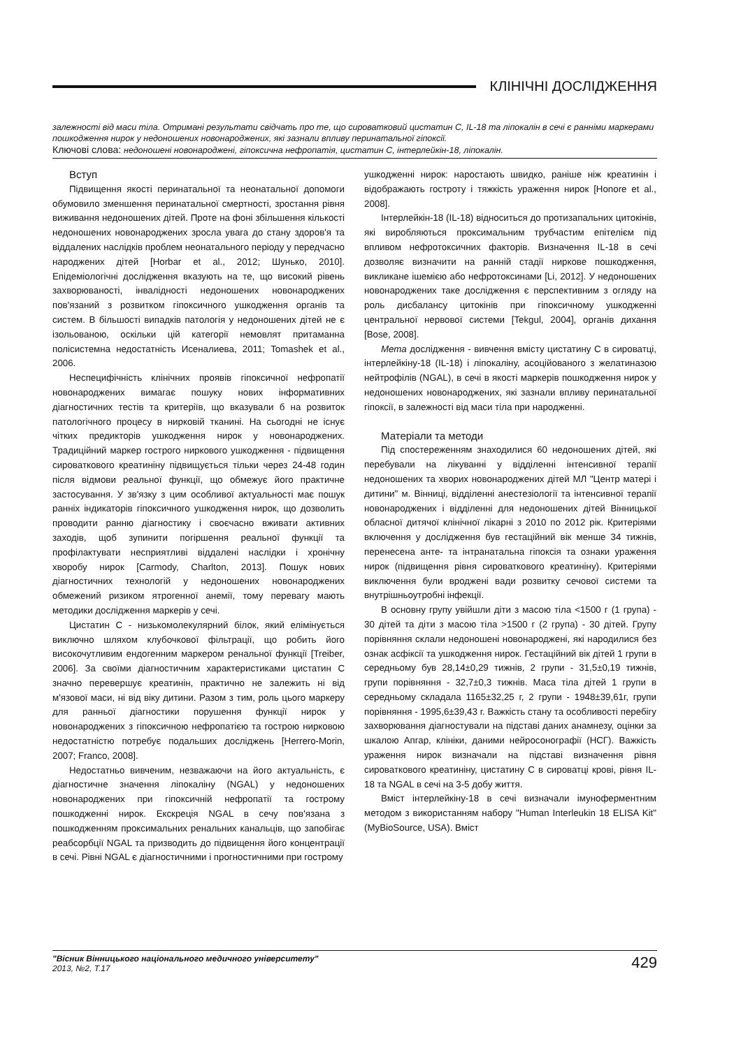КЛІНІЧНІ ДОСЛІДЖЕННЯ
залежності від маси тіла. Отримані результати свідчать про те, що сироватковий цистатин С, IL-18 та ліпокалін в сечі є ранніми маркерами пошкодження нирок у недоношених новонароджених, які зазнали впливу перинатальної гіпоксії.
Ключові слова: недоношені новонароджені, гіпоксична нефропатія, цистатин С, інтерлейкін-18, ліпокалін.
Вступ
Підвищення якості перинатальної та неонатальної допомоги обумовило зменшення перинатальної смертності, зростання рівня виживання недоношених дітей. Проте на фоні збільшення кількості недоношених новонароджених зросла увага до стану здоров'я та віддалених наслідків проблем неонатального періоду у передчасно народжених дітей [Horbar et al., 2012; Шунько, 2010]. Епідеміологічні дослідження вказують на те, що високий рівень захворюваності, інвалідності недоношених новонароджених пов'язаний з розвитком гіпоксичного ушкодження органів та систем. В більшості випадків патологія у недоношених дітей не є ізольованою, оскільки цій категорії немовлят притаманна полісистемна недостатність Исеналиева, 2011; Tomashek et al., 2006.
Неспецифічність клінічних проявів гіпоксичної нефропатії новонароджених вимагає пошуку нових інформативних діагностичних тестів та критеріїв, що вказували б на розвиток патологічного процесу в нирковій тканині. На сьогодні не існує чітких предикторів ушкодження нирок у новонароджених. Традиційний маркер гострого ниркового ушкодження - підвищення сироваткового креатиніну підвищується тільки через 24-48 годин після відмови реальної функції, що обмежує його практичне застосування. У зв'язку з цим особливої актуальності має пошук ранніх індикаторів гіпоксичного ушкодження нирок, що дозволить проводити ранню діагностику і своєчасно вживати активних заходів, щоб зупинити погіршення реальної функції та профілактувати несприятливі віддалені наслідки і хронічну хворобу нирок [Carmody, Charlton, 2013]. Пошук нових діагностичних технологій у недоношених новонароджених обмежений ризиком ятрогенної анемії, тому перевагу мають методики дослідження маркерів у сечі.
Цистатин С - низькомолекулярний білок, який елімінується виключно шляхом клубочкової фільтрації, що робить його високочутливим ендогенним маркером ренальної функції [Treiber, 2006]. За своїми діагностичним характеристиками цистатин С значно перевершує креатинін, практично не залежить ні від м'язової маси, ні від віку дитини. Разом з тим, роль цього маркеру для ранньої діагностики порушення функції нирок у новонароджених з гіпоксичною нефропатією та гострою нирковою недостатністю потребує подальших досліджень [Herrero-Morin, 2007; Franco, 2008].
Недостатньо вивченим, незважаючи на його актуальність, є діагностичне значення ліпокаліну (NGAL) у недоношених новонароджених при гіпоксичній нефропатії та гострому пошкодженні нирок. Екскреція NGAL в сечу пов'язана з пошкодженням проксимальних ренальних канальців, що запобігає реабсорбції NGAL та призводить до підвищення його концентрації в сечі. Рівні NGAL є діагностичними і прогностичними при гострому
ушкодженні нирок: наростають швидко, раніше ніж креатинін і відображають гостроту і тяжкість ураження нирок [Honore et al., 2008].
Інтерлейкін-18 (IL-18) відноситься до протизапальних цитокінів, які виробляються проксимальним трубчастим епітелієм під впливом нефротоксичних факторів. Визначення IL-18 в сечі дозволяє визначити на ранній стадії ниркове пошкодження, викликане ішемією або нефротоксинами [Li, 2012]. У недоношених новонароджених таке дослідження є перспективним з огляду на роль дисбалансу цитокінів при гіпоксичному ушкодженні центральної нервової системи [Tekgul, 2004], органів дихання [Bose, 2008].
Мета дослідження - вивчення вмісту цистатину С в сироватці, інтерлейкіну-18 (IL-18) і ліпокаліну, асоційованого з желатиназою нейтрофілів (NGAL), в сечі в якості маркерів пошкодження нирок у недоношених новонароджених, які зазнали впливу перинатальної гіпоксії, в залежності від маси тіла при народженні.
Матеріали та методи
Під спостереженням знаходилися 60 недоношених дітей, які перебували на лікуванні у відділенні інтенсивної терапії недоношених та хворих новонароджених дітей МЛ "Центр матері і дитини" м. Вінниці, відділенні анестезіології та інтенсивної терапії новонароджених і відділенні для недоношених дітей Вінницької обласної дитячої клінічної лікарні з 2010 по 2012 рік. Критеріями включення у дослідження був гестаційний вік менше 34 тижнів, перенесена анте- та інтранатальна гіпоксія та ознаки ураження нирок (підвищення рівня сироваткового креатиніну). Критеріями виключення були вроджені вади розвитку сечової системи та внутрішньоутробні інфекції.
В основну групу увійшли діти з масою тіла <1500 г (1 група) - 30 дітей та діти з масою тіла >1500 г (2 група) - 30 дітей. Групу порівняння склали недоношені новонароджені, які народилися без ознак асфіксії та ушкодження нирок. Гестаційний вік дітей 1 групи в середньому був 28,14±0,29 тижнів, 2 групи - 31,5±0,19 тижнів, групи порівняння - 32,7±0,3 тижнів. Маса тіла дітей 1 групи в середньому складала 1165±32,25 г, 2 групи - 1948±39,61г, групи порівняння - 1995,6±39,43 г. Важкість стану та особливості перебігу захворювання діагностували на підставі даних анамнезу, оцінки за шкалою Апгар, клініки, даними нейросонографії (НСГ). Важкість ураження нирок визначали на підставі визначення рівня сироваткового креатиніну, цистатину С в сироватці крові, рівня IL-18 та NGAL в сечі на 3-5 добу життя.
Вміст інтерлейкіну-18 в сечі визначали імуноферментним методом з використанням набору "Human Interleukin 18 ELISA Kit" (MyBioSource, USA). Вміст
"Вісник Вінницького національного медичного університету"
2013, №2, Т.17
429